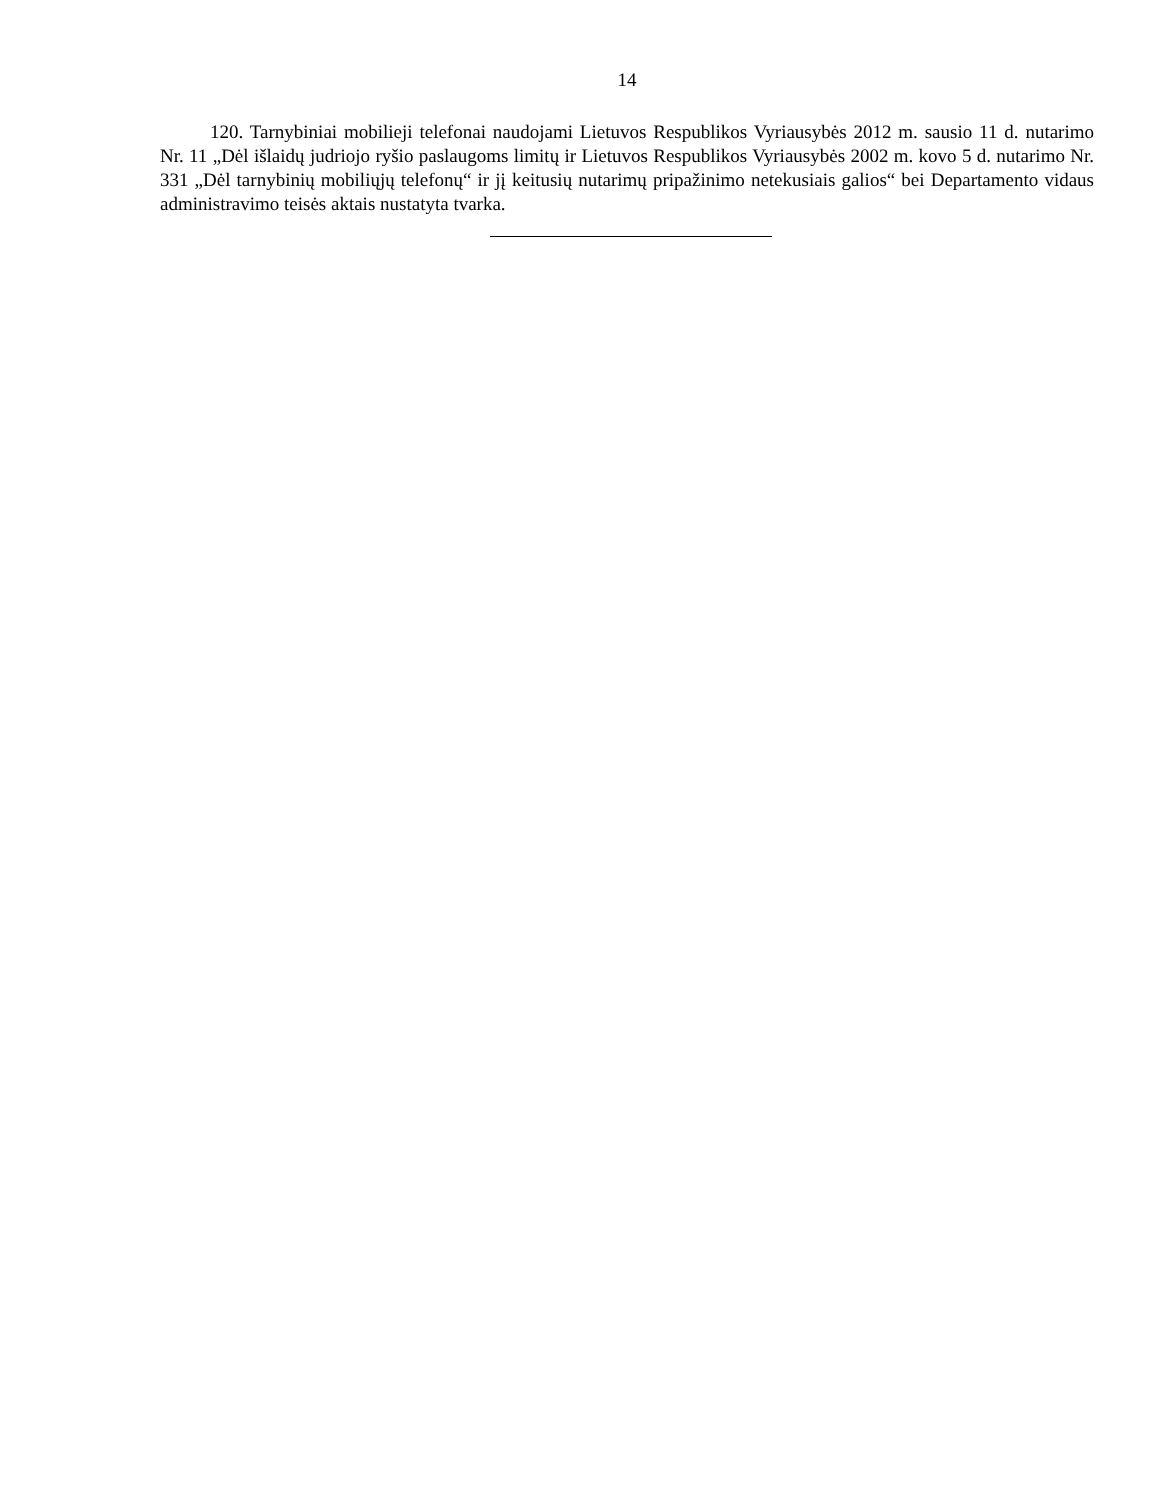14
120. Tarnybiniai mobilieji telefonai naudojami Lietuvos Respublikos Vyriausybės 2012 m. sausio 11 d. nutarimo Nr. 11 „Dėl išlaidų judriojo ryšio paslaugoms limitų ir Lietuvos Respublikos Vyriausybės 2002 m. kovo 5 d. nutarimo Nr. 331 „Dėl tarnybinių mobiliųjų telefonų“ ir jį keitusių nutarimų pripažinimo netekusiais galios“ bei Departamento vidaus administravimo teisės aktais nustatyta tvarka.